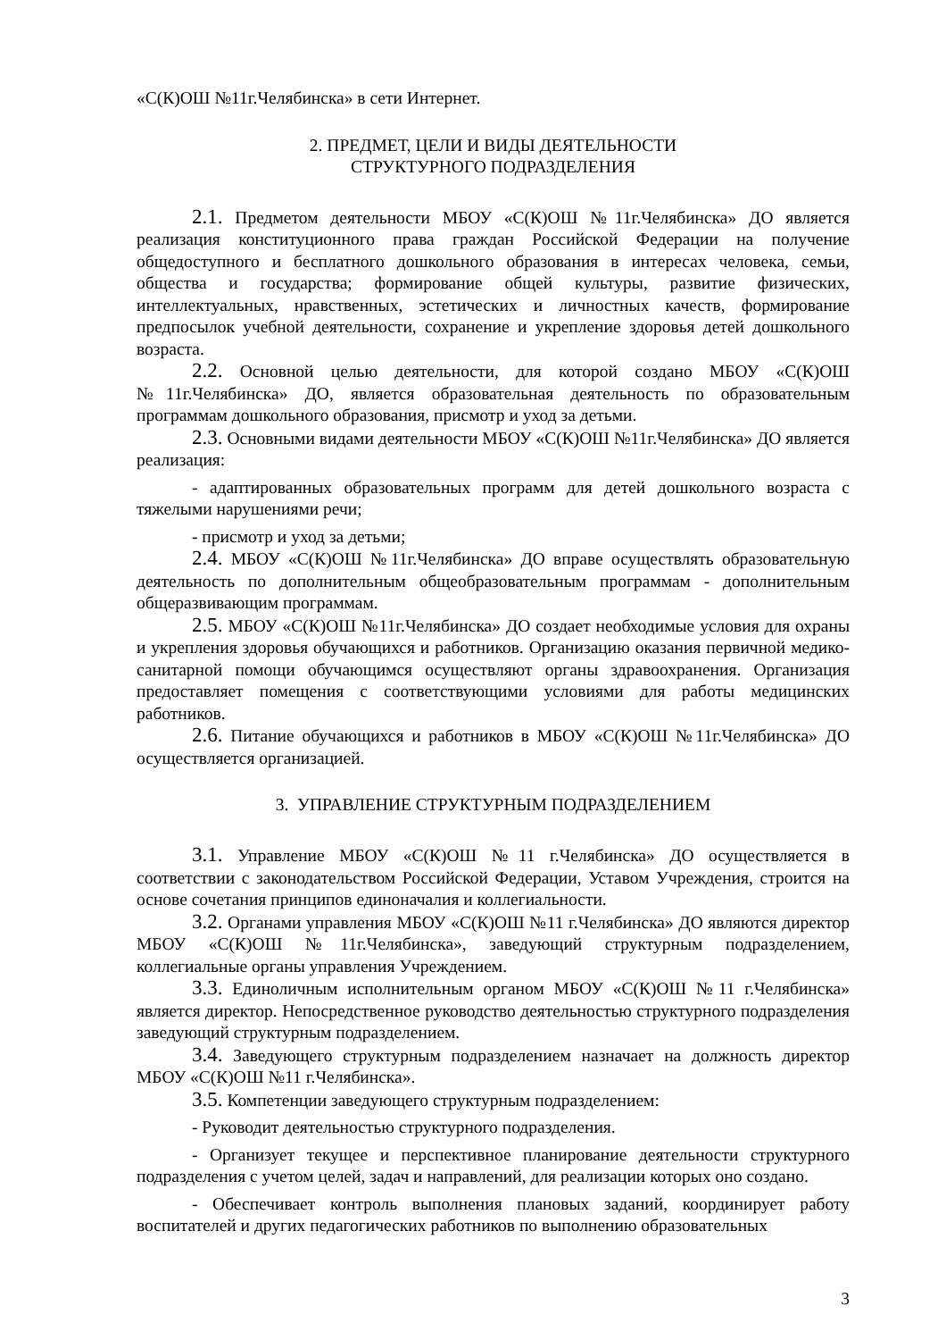«С(К)ОШ №11г.Челябинска» в сети Интернет.
2. ПРЕДМЕТ, ЦЕЛИ И ВИДЫ ДЕЯТЕЛЬНОСТИ
СТРУКТУРНОГО ПОДРАЗДЕЛЕНИЯ
2.1. Предметом деятельности МБОУ «С(К)ОШ №11г.Челябинска» ДО является реализация конституционного права граждан Российской Федерации на получение общедоступного и бесплатного дошкольного образования в интересах человека, семьи, общества и государства; формирование общей культуры, развитие физических, интеллектуальных, нравственных, эстетических и личностных качеств, формирование предпосылок учебной деятельности, сохранение и укрепление здоровья детей дошкольного возраста.
2.2. Основной целью деятельности, для которой создано МБОУ «С(К)ОШ №11г.Челябинска» ДО, является образовательная деятельность по образовательным программам дошкольного образования, присмотр и уход за детьми.
2.3. Основными видами деятельности МБОУ «С(К)ОШ №11г.Челябинска» ДО является реализация:
- адаптированных образовательных программ для детей дошкольного возраста с тяжелыми нарушениями речи;
- присмотр и уход за детьми;
2.4. МБОУ «С(К)ОШ №11г.Челябинска» ДО вправе осуществлять образовательную деятельность по дополнительным общеобразовательным программам - дополнительным общеразвивающим программам.
2.5. МБОУ «С(К)ОШ №11г.Челябинска» ДО создает необходимые условия для охраны и укрепления здоровья обучающихся и работников. Организацию оказания первичной медико-санитарной помощи обучающимся осуществляют органы здравоохранения. Организация предоставляет помещения с соответствующими условиями для работы медицинских работников.
2.6. Питание обучающихся и работников в МБОУ «С(К)ОШ №11г.Челябинска» ДО осуществляется организацией.
3. УПРАВЛЕНИЕ СТРУКТУРНЫМ ПОДРАЗДЕЛЕНИЕМ
3.1. Управление МБОУ «С(К)ОШ №11 г.Челябинска» ДО осуществляется в соответствии с законодательством Российской Федерации, Уставом Учреждения, строится на основе сочетания принципов единоначалия и коллегиальности.
3.2. Органами управления МБОУ «С(К)ОШ №11 г.Челябинска» ДО являются директор МБОУ «С(К)ОШ №11г.Челябинска», заведующий структурным подразделением, коллегиальные органы управления Учреждением.
3.3. Единоличным исполнительным органом МБОУ «С(К)ОШ №11 г.Челябинска» является директор. Непосредственное руководство деятельностью структурного подразделения заведующий структурным подразделением.
3.4. Заведующего структурным подразделением назначает на должность директор МБОУ «С(К)ОШ №11 г.Челябинска».
3.5. Компетенции заведующего структурным подразделением:
- Руководит деятельностью структурного подразделения.
- Организует текущее и перспективное планирование деятельности структурного подразделения с учетом целей, задач и направлений, для реализации которых оно создано.
- Обеспечивает контроль выполнения плановых заданий, координирует работу воспитателей и других педагогических работников по выполнению образовательных
3